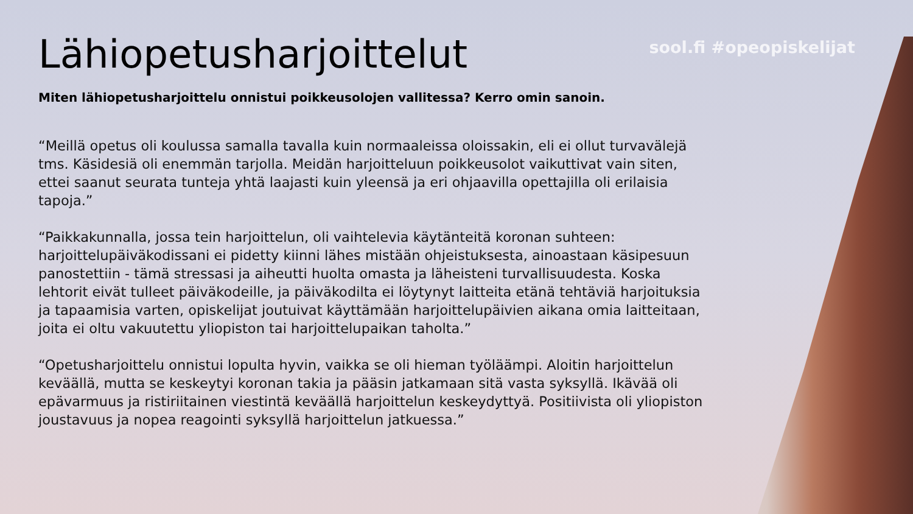sool.fi #opeopiskelijat
Lähiopetusharjoittelut
Miten lähiopetusharjoittelu onnistui poikkeusolojen vallitessa? Kerro omin sanoin.
“Meillä opetus oli koulussa samalla tavalla kuin normaaleissa oloissakin, eli ei ollut turvavälejä tms. Käsidesiä oli enemmän tarjolla. Meidän harjoitteluun poikkeusolot vaikuttivat vain siten, ettei saanut seurata tunteja yhtä laajasti kuin yleensä ja eri ohjaavilla opettajilla oli erilaisia tapoja.”
“Paikkakunnalla, jossa tein harjoittelun, oli vaihtelevia käytänteitä koronan suhteen: harjoittelupäiväkodissani ei pidetty kiinni lähes mistään ohjeistuksesta, ainoastaan käsipesuun panostettiin - tämä stressasi ja aiheutti huolta omasta ja läheisteni turvallisuudesta. Koska lehtorit eivät tulleet päiväkodeille, ja päiväkodilta ei löytynyt laitteita etänä tehtäviä harjoituksia ja tapaamisia varten, opiskelijat joutuivat käyttämään harjoittelupäivien aikana omia laitteitaan, joita ei oltu vakuutettu yliopiston tai harjoittelupaikan taholta.”
“Opetusharjoittelu onnistui lopulta hyvin, vaikka se oli hieman työläämpi. Aloitin harjoittelun keväällä, mutta se keskeytyi koronan takia ja pääsin jatkamaan sitä vasta syksyllä. Ikävää oli epävarmuus ja ristiriitainen viestintä keväällä harjoittelun keskeydyttyä. Positiivista oli yliopiston joustavuus ja nopea reagointi syksyllä harjoittelun jatkuessa.”